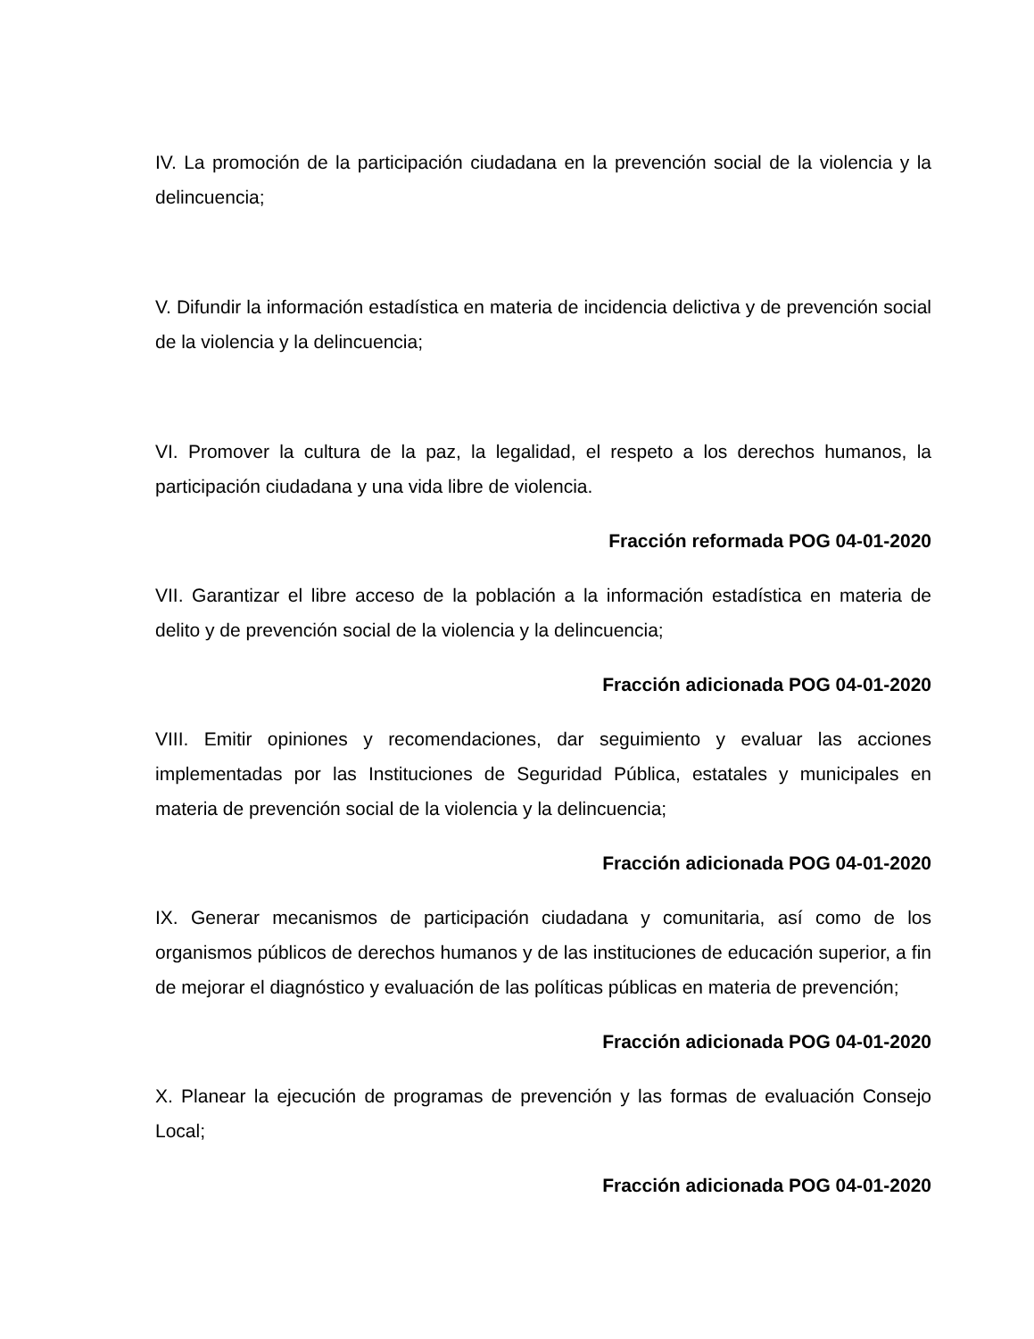IV. La promoción de la participación ciudadana en la prevención social de la violencia y la delincuencia;
V. Difundir la información estadística en materia de incidencia delictiva y de prevención social de la violencia y la delincuencia;
VI. Promover la cultura de la paz, la legalidad, el respeto a los derechos humanos, la participación ciudadana y una vida libre de violencia.
Fracción reformada POG 04-01-2020
VII. Garantizar el libre acceso de la población a la información estadística en materia de delito y de prevención social de la violencia y la delincuencia;
Fracción adicionada POG 04-01-2020
VIII. Emitir opiniones y recomendaciones, dar seguimiento y evaluar las acciones implementadas por las Instituciones de Seguridad Pública, estatales y municipales en materia de prevención social de la violencia y la delincuencia;
Fracción adicionada POG 04-01-2020
IX. Generar mecanismos de participación ciudadana y comunitaria, así como de los organismos públicos de derechos humanos y de las instituciones de educación superior, a fin de mejorar el diagnóstico y evaluación de las políticas públicas en materia de prevención;
Fracción adicionada POG 04-01-2020
X. Planear la ejecución de programas de prevención y las formas de evaluación Consejo Local;
Fracción adicionada POG 04-01-2020